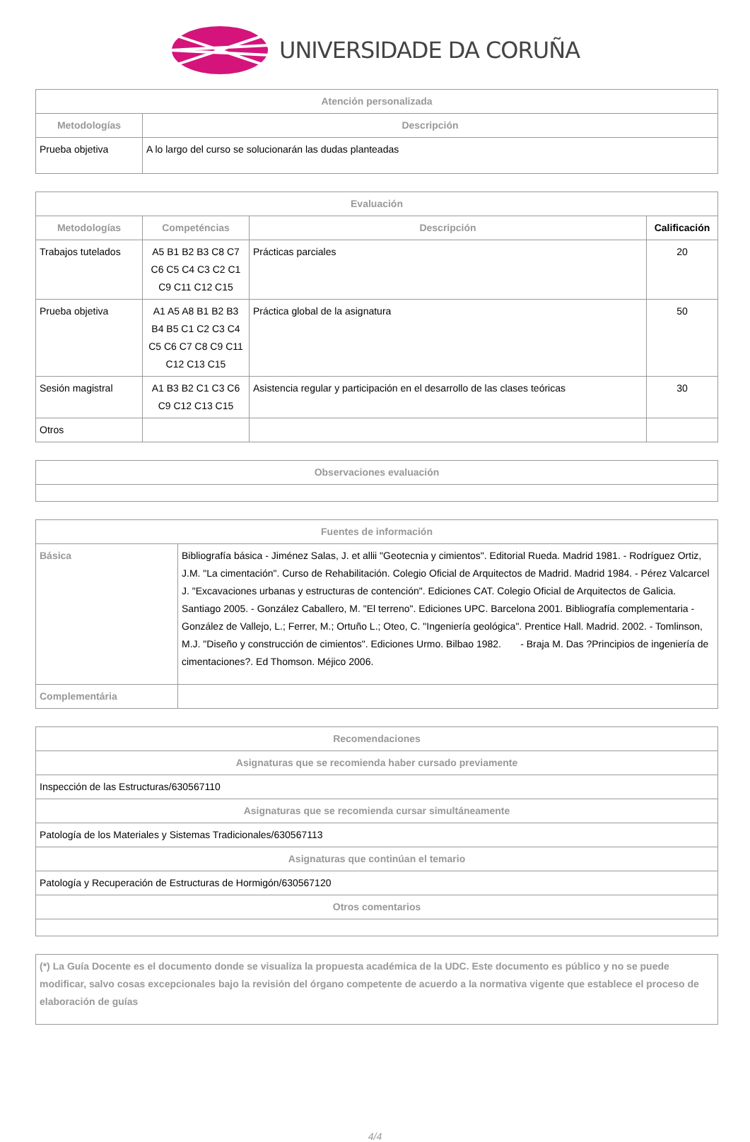UNIVERSIDADE DA CORUÑA
| Atención personalizada | |
| --- | --- |
| Metodologías | Descripción |
| Prueba objetiva | A lo largo del curso se solucionarán las dudas planteadas |
| Evaluación | | | |
| --- | --- | --- | --- |
| Metodologías | Competéncias | Descripción | Calificación |
| Trabajos tutelados | A5 B1 B2 B3 C8 C7 C6 C5 C4 C3 C2 C1 C9 C11 C12 C15 | Prácticas parciales | 20 |
| Prueba objetiva | A1 A5 A8 B1 B2 B3 B4 B5 C1 C2 C3 C4 C5 C6 C7 C8 C9 C11 C12 C13 C15 | Práctica global de la asignatura | 50 |
| Sesión magistral | A1 B3 B2 C1 C3 C6 C9 C12 C13 C15 | Asistencia regular y participación en el desarrollo de las clases teóricas | 30 |
| Otros | | | |
| Observaciones evaluación |
| --- |
| Fuentes de información | |
| --- | --- |
| Básica | Bibliografía básica - Jiménez Salas, J. et allii "Geotecnia y cimientos". Editorial Rueda. Madrid 1981. - Rodríguez Ortiz, J.M. "La cimentación". Curso de Rehabilitación. Colegio Oficial de Arquitectos de Madrid. Madrid 1984. - Pérez Valcarcel J. "Excavaciones urbanas y estructuras de contención". Ediciones CAT. Colegio Oficial de Arquitectos de Galicia. Santiago 2005. - González Caballero, M. "El terreno". Ediciones UPC. Barcelona 2001. Bibliografía complementaria - González de Vallejo, L.; Ferrer, M.; Ortuño L.; Oteo, C. "Ingeniería geológica". Prentice Hall. Madrid. 2002. - Tomlinson, M.J. "Diseño y construcción de cimientos". Ediciones Urmo. Bilbao 1982. - Braja M. Das ?Principios de ingeniería de cimentaciones?. Ed Thomson. Méjico 2006. |
| Complementária | |
| Recomendaciones |
| --- |
| Asignaturas que se recomienda haber cursado previamente |
| Inspección de las Estructuras/630567110 |
| Asignaturas que se recomienda cursar simultáneamente |
| Patología de los Materiales y Sistemas Tradicionales/630567113 |
| Asignaturas que continúan el temario |
| Patología y Recuperación de Estructuras de Hormigón/630567120 |
| Otros comentarios |
| (*) La Guía Docente es el documento donde se visualiza la propuesta académica de la UDC. Este documento es público y no se puede modificar, salvo cosas excepcionales bajo la revisión del órgano competente de acuerdo a la normativa vigente que establece el proceso de elaboración de guías |
4/4